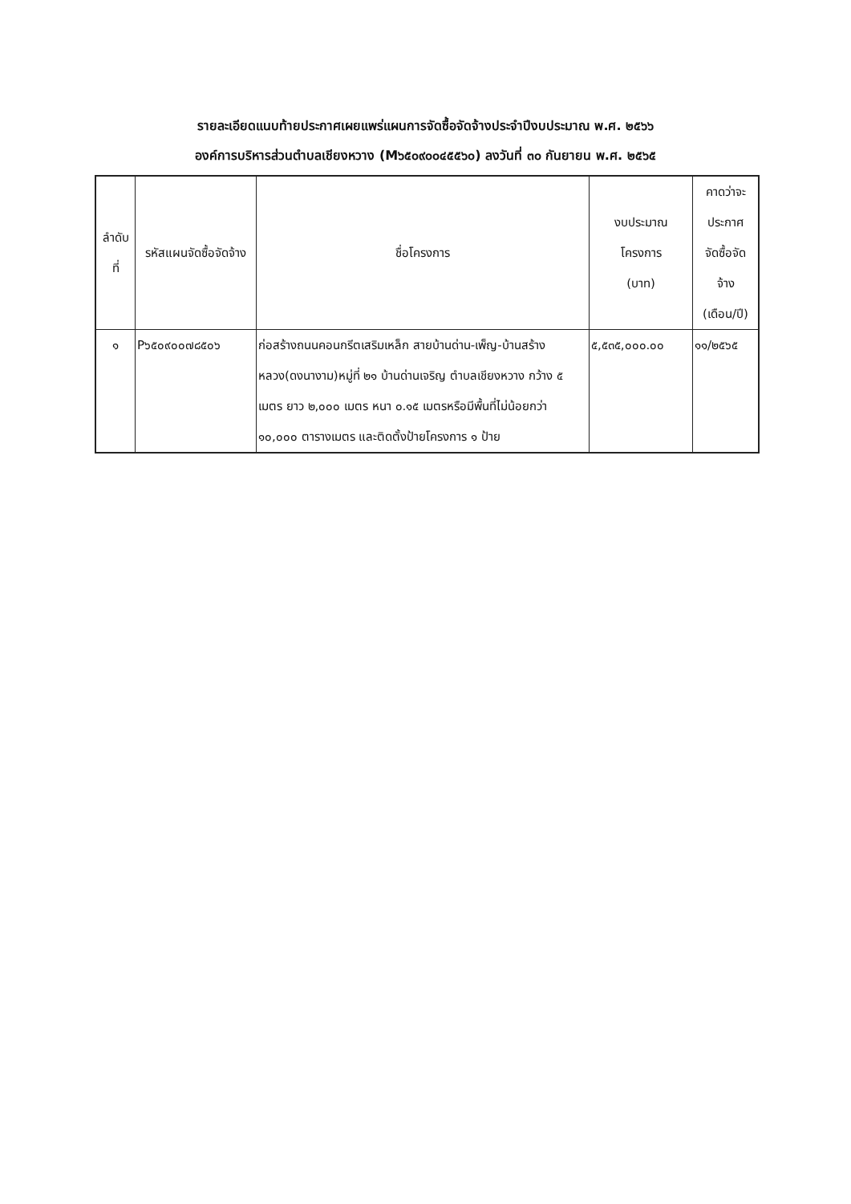รายละเอียดแนบท้ายประกาศเผยแพร่แผนการจัดซื้อจัดจ้างประจำปีงบประมาณ พ.ศ. ๒๕๖๖
องค์การบริหารส่วนตำบลเชียงหวาง (M๖๕๐๙๐๐๔๕๕๖๐) ลงวันที่ ๓๐ กันยายน พ.ศ. ๒๕๖๕
| ลำดับ ที่ | รหัสแผนจัดซื้อจัดจ้าง | ชื่อโครงการ | งบประมาณ โครงการ (บาท) | คาดว่าจะ ประกาศ จัดซื้อจัด จ้าง (เดือน/ปี) |
| --- | --- | --- | --- | --- |
| ๑ | P๖๕๐๙๐๐๗๘๕๐๖ | ก่อสร้างถนนคอนกรีตเสริมเหล็ก สายบ้านด่าน-เพ็ญ-บ้านสร้างหลวง(ดงนางาม)หมู่ที่ ๒๑ บ้านด่านเจริญ ตำบลเชียงหวาง กว้าง ๕ เมตร ยาว ๒,๐๐๐ เมตร หนา ๐.๑๕ เมตรหรือมีพื้นที่ไม่น้อยกว่า ๑๐,๐๐๐ ตารางเมตร และติดตั้งป้ายโครงการ ๑ ป้าย | ๕,๕๓๕,๐๐๐.๐๐ | ๑๑/๒๕๖๕ |